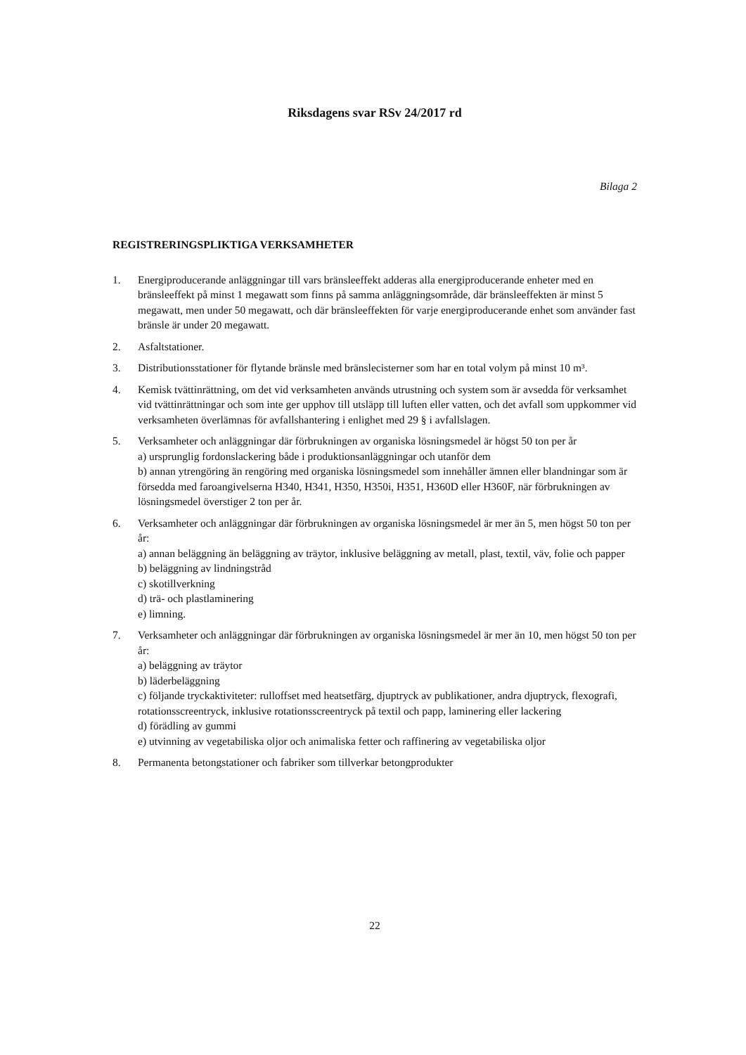Riksdagens svar RSv 24/2017 rd
Bilaga 2
REGISTRERINGSPLIKTIGA VERKSAMHETER
1. Energiproducerande anläggningar till vars bränsleeffekt adderas alla energiproducerande enheter med en bränsleeffekt på minst 1 megawatt som finns på samma anläggningsområde, där bränsleef­fekten är minst 5 megawatt, men under 50 megawatt, och där bränsleeffekten för varje energipro­ducerande enhet som använder fast bränsle är under 20 megawatt.
2. Asfaltstationer.
3. Distributionsstationer för flytande bränsle med bränslecisterner som har en total volym på minst 10 m³.
4. Kemisk tvättinrättning, om det vid verksamheten används utrustning och system som är avsedda för verksamhet vid tvättinrättningar och som inte ger upphov till utsläpp till luften eller vatten, och det avfall som uppkommer vid verksamheten överlämnas för avfallshantering i enlighet med 29 § i avfallslagen.
5. Verksamheter och anläggningar där förbrukningen av organiska lösningsmedel är högst 50 ton per år
a) ursprunglig fordonslackering både i produktionsanläggningar och utanför dem
b) annan ytrengöring än rengöring med organiska lösningsmedel som innehåller ämnen eller bland­ningar som är försedda med faroangivelserna H340, H341, H350, H350i, H351, H360D eller H360F, när förbrukningen av lösningsmedel överstiger 2 ton per år.
6. Verksamheter och anläggningar där förbrukningen av organiska lösningsmedel är mer än 5, men högst 50 ton per år:
a) annan beläggning än beläggning av träytor, inklusive beläggning av metall, plast, textil, väv, folie och papper
b) beläggning av lindningstråd
c) skotillverkning
d) trä- och plastlaminering
e) limning.
7. Verksamheter och anläggningar där förbrukningen av organiska lösningsmedel är mer än 10, men högst 50 ton per år:
a) beläggning av träytor
b) läderbeläggning
c) följande tryckaktiviteter: rulloffset med heatsetfärg, djuptryck av publikationer, andra djuptryck, flexografi, rotationsscreentryck, inklusive rotationsscreentryck på textil och papp, laminering eller lackering
d) förädling av gummi
e) utvinning av vegetabiliska oljor och animaliska fetter och raffinering av vegetabiliska oljor
8. Permanenta betongstationer och fabriker som tillverkar betongprodukter
22